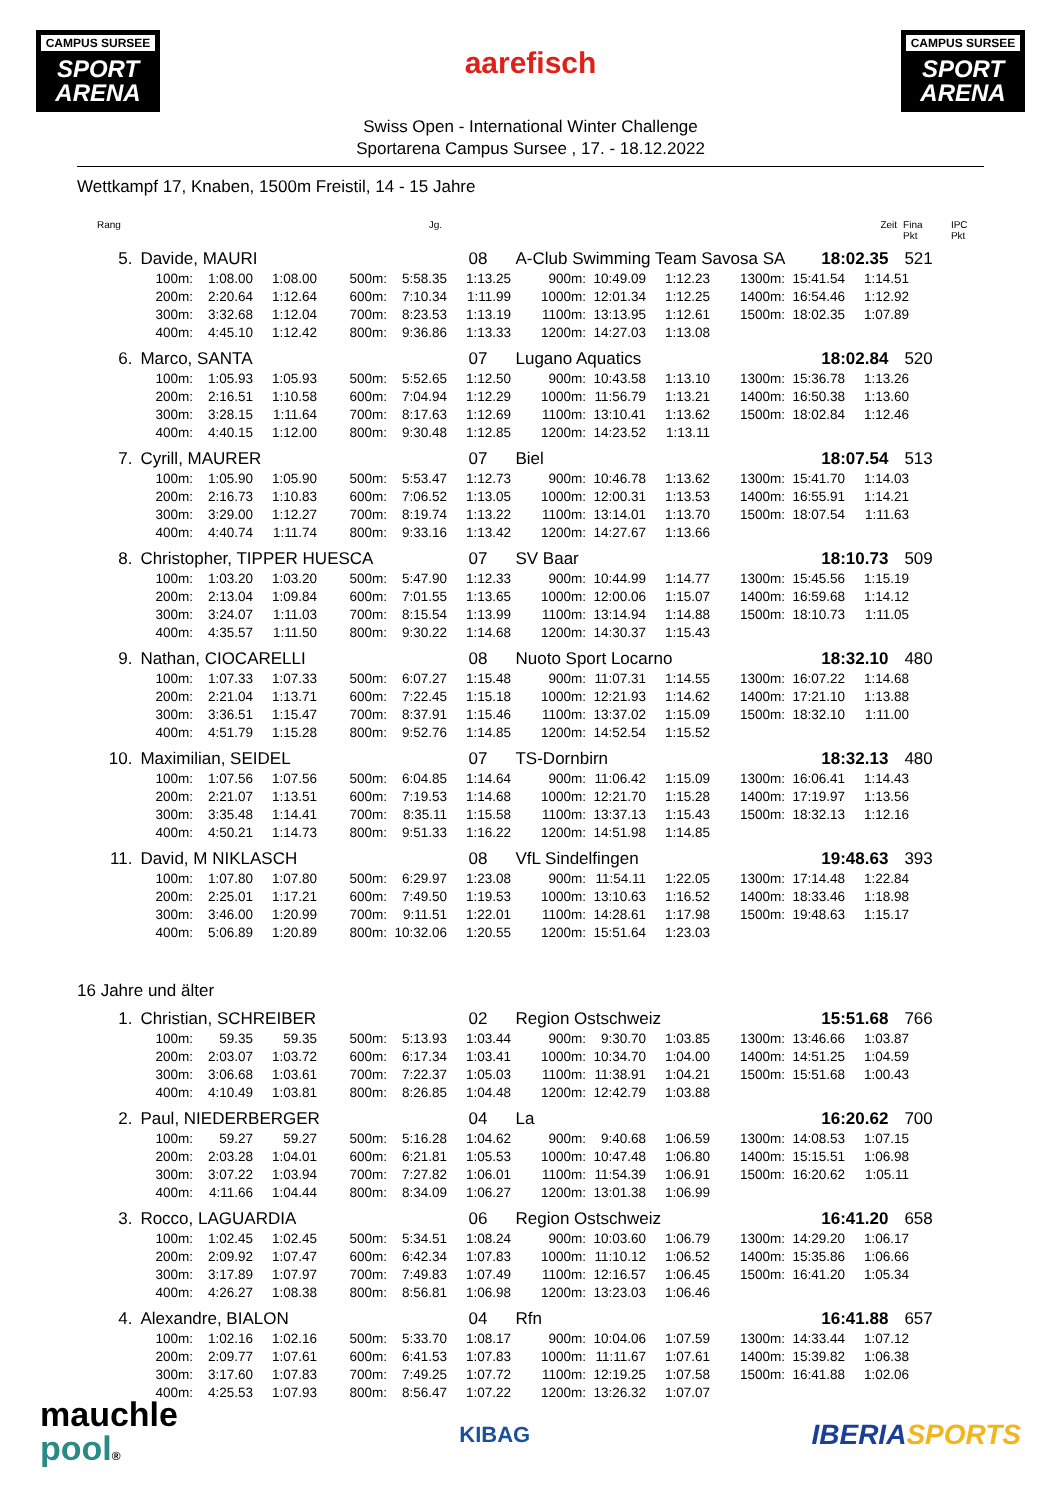CAMPUS SURSEE
SPORT ARENA
aarefisch
CAMPUS SURSEE
SPORT ARENA
Swiss Open - International Winter Challenge
Sportarena Campus Sursee , 17. - 18.12.2022
Wettkampf 17, Knaben, 1500m Freistil, 14 - 15 Jahre
Rang Jg. Zeit Fina Pkt IPC Pkt
5. Davide, MAURI 08 A-Club Swimming Team Savosa SA 18:02.35 521
| 100m: | 1:08.00 | 1:08.00 | 500m: | 5:58.35 | 1:13.25 | 900m: | 10:49.09 | 1:12.23 | 1300m: | 15:41.54 | 1:14.51 |
| 200m: | 2:20.64 | 1:12.64 | 600m: | 7:10.34 | 1:11.99 | 1000m: | 12:01.34 | 1:12.25 | 1400m: | 16:54.46 | 1:12.92 |
| 300m: | 3:32.68 | 1:12.04 | 700m: | 8:23.53 | 1:13.19 | 1100m: | 13:13.95 | 1:12.61 | 1500m: | 18:02.35 | 1:07.89 |
| 400m: | 4:45.10 | 1:12.42 | 800m: | 9:36.86 | 1:13.33 | 1200m: | 14:27.03 | 1:13.08 | | | |
6. Marco, SANTA 07 Lugano Aquatics 18:02.84 520
| 100m: | 1:05.93 | 1:05.93 | 500m: | 5:52.65 | 1:12.50 | 900m: | 10:43.58 | 1:13.10 | 1300m: | 15:36.78 | 1:13.26 |
| 200m: | 2:16.51 | 1:10.58 | 600m: | 7:04.94 | 1:12.29 | 1000m: | 11:56.79 | 1:13.21 | 1400m: | 16:50.38 | 1:13.60 |
| 300m: | 3:28.15 | 1:11.64 | 700m: | 8:17.63 | 1:12.69 | 1100m: | 13:10.41 | 1:13.62 | 1500m: | 18:02.84 | 1:12.46 |
| 400m: | 4:40.15 | 1:12.00 | 800m: | 9:30.48 | 1:12.85 | 1200m: | 14:23.52 | 1:13.11 | | | |
7. Cyrill, MAURER 07 Biel 18:07.54 513
| 100m: | 1:05.90 | 1:05.90 | 500m: | 5:53.47 | 1:12.73 | 900m: | 10:46.78 | 1:13.62 | 1300m: | 15:41.70 | 1:14.03 |
| 200m: | 2:16.73 | 1:10.83 | 600m: | 7:06.52 | 1:13.05 | 1000m: | 12:00.31 | 1:13.53 | 1400m: | 16:55.91 | 1:14.21 |
| 300m: | 3:29.00 | 1:12.27 | 700m: | 8:19.74 | 1:13.22 | 1100m: | 13:14.01 | 1:13.70 | 1500m: | 18:07.54 | 1:11.63 |
| 400m: | 4:40.74 | 1:11.74 | 800m: | 9:33.16 | 1:13.42 | 1200m: | 14:27.67 | 1:13.66 | | | |
8. Christopher, TIPPER HUESCA 07 SV Baar 18:10.73 509
| 100m: | 1:03.20 | 1:03.20 | 500m: | 5:47.90 | 1:12.33 | 900m: | 10:44.99 | 1:14.77 | 1300m: | 15:45.56 | 1:15.19 |
| 200m: | 2:13.04 | 1:09.84 | 600m: | 7:01.55 | 1:13.65 | 1000m: | 12:00.06 | 1:15.07 | 1400m: | 16:59.68 | 1:14.12 |
| 300m: | 3:24.07 | 1:11.03 | 700m: | 8:15.54 | 1:13.99 | 1100m: | 13:14.94 | 1:14.88 | 1500m: | 18:10.73 | 1:11.05 |
| 400m: | 4:35.57 | 1:11.50 | 800m: | 9:30.22 | 1:14.68 | 1200m: | 14:30.37 | 1:15.43 | | | |
9. Nathan, CIOCARELLI 08 Nuoto Sport Locarno 18:32.10 480
| 100m: | 1:07.33 | 1:07.33 | 500m: | 6:07.27 | 1:15.48 | 900m: | 11:07.31 | 1:14.55 | 1300m: | 16:07.22 | 1:14.68 |
| 200m: | 2:21.04 | 1:13.71 | 600m: | 7:22.45 | 1:15.18 | 1000m: | 12:21.93 | 1:14.62 | 1400m: | 17:21.10 | 1:13.88 |
| 300m: | 3:36.51 | 1:15.47 | 700m: | 8:37.91 | 1:15.46 | 1100m: | 13:37.02 | 1:15.09 | 1500m: | 18:32.10 | 1:11.00 |
| 400m: | 4:51.79 | 1:15.28 | 800m: | 9:52.76 | 1:14.85 | 1200m: | 14:52.54 | 1:15.52 | | | |
10. Maximilian, SEIDEL 07 TS-Dornbirn 18:32.13 480
| 100m: | 1:07.56 | 1:07.56 | 500m: | 6:04.85 | 1:14.64 | 900m: | 11:06.42 | 1:15.09 | 1300m: | 16:06.41 | 1:14.43 |
| 200m: | 2:21.07 | 1:13.51 | 600m: | 7:19.53 | 1:14.68 | 1000m: | 12:21.70 | 1:15.28 | 1400m: | 17:19.97 | 1:13.56 |
| 300m: | 3:35.48 | 1:14.41 | 700m: | 8:35.11 | 1:15.58 | 1100m: | 13:37.13 | 1:15.43 | 1500m: | 18:32.13 | 1:12.16 |
| 400m: | 4:50.21 | 1:14.73 | 800m: | 9:51.33 | 1:16.22 | 1200m: | 14:51.98 | 1:14.85 | | | |
11. David, M NIKLASCH 08 VfL Sindelfingen 19:48.63 393
| 100m: | 1:07.80 | 1:07.80 | 500m: | 6:29.97 | 1:23.08 | 900m: | 11:54.11 | 1:22.05 | 1300m: | 17:14.48 | 1:22.84 |
| 200m: | 2:25.01 | 1:17.21 | 600m: | 7:49.50 | 1:19.53 | 1000m: | 13:10.63 | 1:16.52 | 1400m: | 18:33.46 | 1:18.98 |
| 300m: | 3:46.00 | 1:20.99 | 700m: | 9:11.51 | 1:22.01 | 1100m: | 14:28.61 | 1:17.98 | 1500m: | 19:48.63 | 1:15.17 |
| 400m: | 5:06.89 | 1:20.89 | 800m: | 10:32.06 | 1:20.55 | 1200m: | 15:51.64 | 1:23.03 | | | |
16 Jahre und älter
1. Christian, SCHREIBER 02 Region Ostschweiz 15:51.68 766
| 100m: | 59.35 | 59.35 | 500m: | 5:13.93 | 1:03.44 | 900m: | 9:30.70 | 1:03.85 | 1300m: | 13:46.66 | 1:03.87 |
| 200m: | 2:03.07 | 1:03.72 | 600m: | 6:17.34 | 1:03.41 | 1000m: | 10:34.70 | 1:04.00 | 1400m: | 14:51.25 | 1:04.59 |
| 300m: | 3:06.68 | 1:03.61 | 700m: | 7:22.37 | 1:05.03 | 1100m: | 11:38.91 | 1:04.21 | 1500m: | 15:51.68 | 1:00.43 |
| 400m: | 4:10.49 | 1:03.81 | 800m: | 8:26.85 | 1:04.48 | 1200m: | 12:42.79 | 1:03.88 | | | |
2. Paul, NIEDERBERGER 04 La 16:20.62 700
| 100m: | 59.27 | 59.27 | 500m: | 5:16.28 | 1:04.62 | 900m: | 9:40.68 | 1:06.59 | 1300m: | 14:08.53 | 1:07.15 |
| 200m: | 2:03.28 | 1:04.01 | 600m: | 6:21.81 | 1:05.53 | 1000m: | 10:47.48 | 1:06.80 | 1400m: | 15:15.51 | 1:06.98 |
| 300m: | 3:07.22 | 1:03.94 | 700m: | 7:27.82 | 1:06.01 | 1100m: | 11:54.39 | 1:06.91 | 1500m: | 16:20.62 | 1:05.11 |
| 400m: | 4:11.66 | 1:04.44 | 800m: | 8:34.09 | 1:06.27 | 1200m: | 13:01.38 | 1:06.99 | | | |
3. Rocco, LAGUARDIA 06 Region Ostschweiz 16:41.20 658
| 100m: | 1:02.45 | 1:02.45 | 500m: | 5:34.51 | 1:08.24 | 900m: | 10:03.60 | 1:06.79 | 1300m: | 14:29.20 | 1:06.17 |
| 200m: | 2:09.92 | 1:07.47 | 600m: | 6:42.34 | 1:07.83 | 1000m: | 11:10.12 | 1:06.52 | 1400m: | 15:35.86 | 1:06.66 |
| 300m: | 3:17.89 | 1:07.97 | 700m: | 7:49.83 | 1:07.49 | 1100m: | 12:16.57 | 1:06.45 | 1500m: | 16:41.20 | 1:05.34 |
| 400m: | 4:26.27 | 1:08.38 | 800m: | 8:56.81 | 1:06.98 | 1200m: | 13:23.03 | 1:06.46 | | | |
4. Alexandre, BIALON 04 Rfn 16:41.88 657
| 100m: | 1:02.16 | 1:02.16 | 500m: | 5:33.70 | 1:08.17 | 900m: | 10:04.06 | 1:07.59 | 1300m: | 14:33.44 | 1:07.12 |
| 200m: | 2:09.77 | 1:07.61 | 600m: | 6:41.53 | 1:07.83 | 1000m: | 11:11.67 | 1:07.61 | 1400m: | 15:39.82 | 1:06.38 |
| 300m: | 3:17.60 | 1:07.83 | 700m: | 7:49.25 | 1:07.72 | 1100m: | 12:19.25 | 1:07.58 | 1500m: | 16:41.88 | 1:02.06 |
| 400m: | 4:25.53 | 1:07.93 | 800m: | 8:56.47 | 1:07.22 | 1200m: | 13:26.32 | 1:07.07 | | | |
mauchle
pool®
KIBAG
IBERIA SPORTS